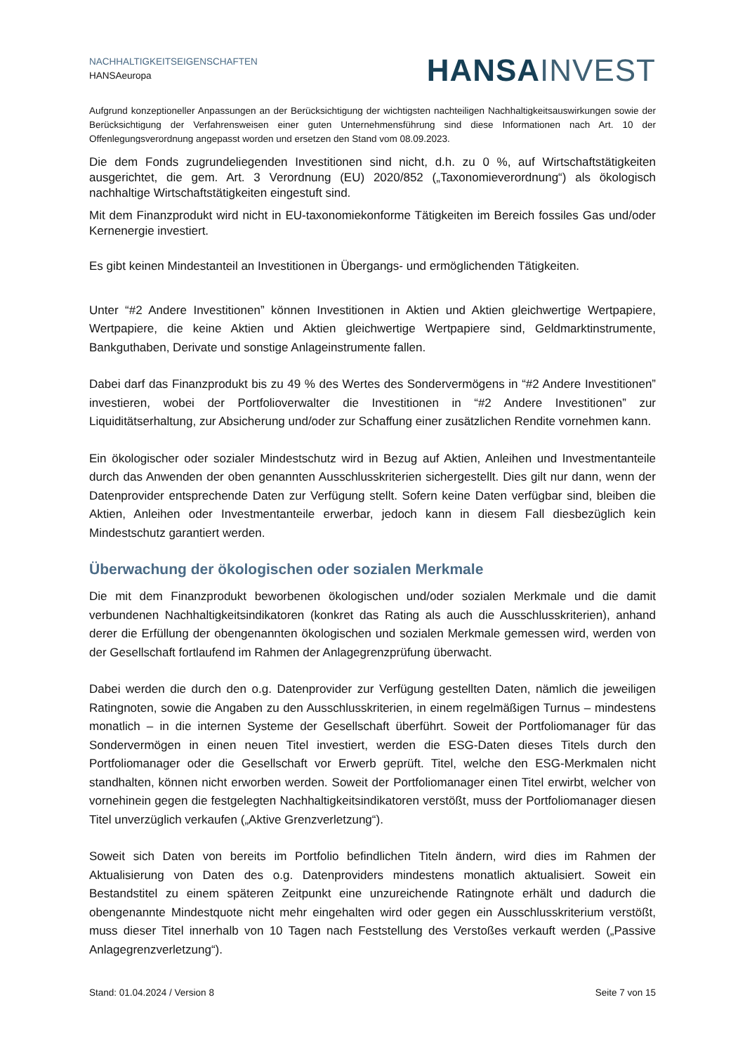NACHHALTIGKEITSEIGENSCHAFTEN
HANSAeuropa
HANSA INVEST
Aufgrund konzeptioneller Anpassungen an der Berücksichtigung der wichtigsten nachteiligen Nachhaltigkeitsauswirkungen sowie der Berücksichtigung der Verfahrensweisen einer guten Unternehmensführung sind diese Informationen nach Art. 10 der Offenlegungsverordnung angepasst worden und ersetzen den Stand vom 08.09.2023.
Die dem Fonds zugrundeliegenden Investitionen sind nicht, d.h. zu 0 %, auf Wirtschaftstätigkeiten ausgerichtet, die gem. Art. 3 Verordnung (EU) 2020/852 („Taxonomieverordnung“) als ökologisch nachhaltige Wirtschaftstätigkeiten eingestuft sind.
Mit dem Finanzprodukt wird nicht in EU-taxonomiekonforme Tätigkeiten im Bereich fossiles Gas und/oder Kernenergie investiert.
Es gibt keinen Mindestanteil an Investitionen in Übergangs- und ermöglichenden Tätigkeiten.
Unter “#2 Andere Investitionen” können Investitionen in Aktien und Aktien gleichwertige Wertpapiere, Wertpapiere, die keine Aktien und Aktien gleichwertige Wertpapiere sind, Geldmarktinstrumente, Bankguthaben, Derivate und sonstige Anlageinstrumente fallen.
Dabei darf das Finanzprodukt bis zu 49 % des Wertes des Sondervermögens in “#2 Andere Investitionen” investieren, wobei der Portfolioverwalter die Investitionen in “#2 Andere Investitionen” zur Liquiditätserhaltung, zur Absicherung und/oder zur Schaffung einer zusätzlichen Rendite vornehmen kann.
Ein ökologischer oder sozialer Mindestschutz wird in Bezug auf Aktien, Anleihen und Investmentanteile durch das Anwenden der oben genannten Ausschlusskriterien sichergestellt. Dies gilt nur dann, wenn der Datenprovider entsprechende Daten zur Verfügung stellt. Sofern keine Daten verfügbar sind, bleiben die Aktien, Anleihen oder Investmentanteile erwerbar, jedoch kann in diesem Fall diesbezüglich kein Mindestschutz garantiert werden.
Überwachung der ökologischen oder sozialen Merkmale
Die mit dem Finanzprodukt beworbenen ökologischen und/oder sozialen Merkmale und die damit verbundenen Nachhaltigkeitsindikatoren (konkret das Rating als auch die Ausschlusskriterien), anhand derer die Erfüllung der obengenannten ökologischen und sozialen Merkmale gemessen wird, werden von der Gesellschaft fortlaufend im Rahmen der Anlagegrenzprüfung überwacht.
Dabei werden die durch den o.g. Datenprovider zur Verfügung gestellten Daten, nämlich die jeweiligen Ratingnoten, sowie die Angaben zu den Ausschlusskriterien, in einem regelmäßigen Turnus – mindestens monatlich – in die internen Systeme der Gesellschaft überführt. Soweit der Portfoliomanager für das Sondervermögen in einen neuen Titel investiert, werden die ESG-Daten dieses Titels durch den Portfoliomanager oder die Gesellschaft vor Erwerb geprüft. Titel, welche den ESG-Merkmalen nicht standhalten, können nicht erworben werden. Soweit der Portfoliomanager einen Titel erwirbt, welcher von vornehinein gegen die festgelegten Nachhaltigkeitsindikatoren verstößt, muss der Portfoliomanager diesen Titel unverzüglich verkaufen („Aktive Grenzverletzung“).
Soweit sich Daten von bereits im Portfolio befindlichen Titeln ändern, wird dies im Rahmen der Aktualisierung von Daten des o.g. Datenproviders mindestens monatlich aktualisiert. Soweit ein Bestandstitel zu einem späteren Zeitpunkt eine unzureichende Ratingnote erhält und dadurch die obengenannte Mindestquote nicht mehr eingehalten wird oder gegen ein Ausschlusskriterium verstößt, muss dieser Titel innerhalb von 10 Tagen nach Feststellung des Verstoßes verkauft werden („Passive Anlagegrenzverletzung“).
Stand: 01.04.2024 / Version 8 Seite 7 von 15